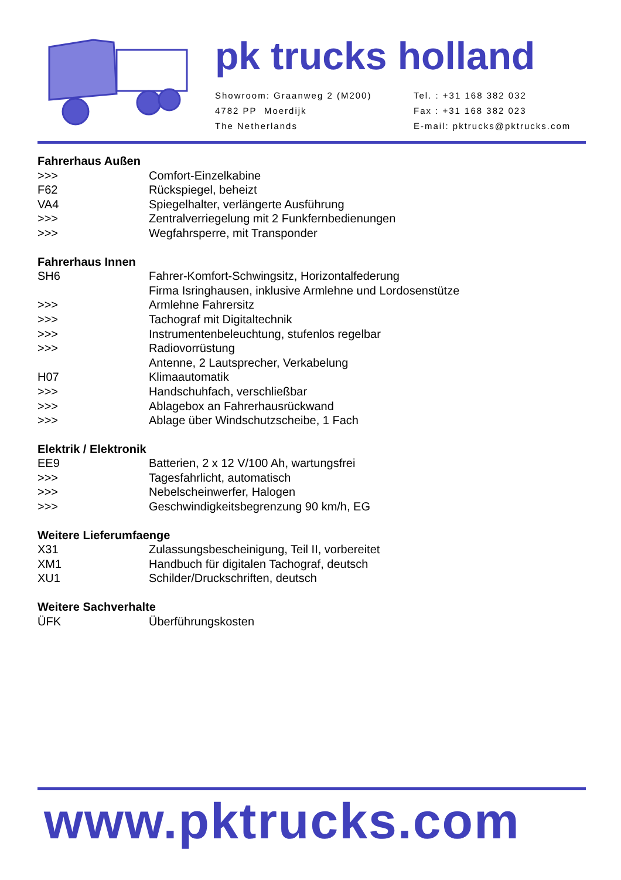pk trucks holland
Showroom: Graanweg 2 (M200)
4782 PP Moerdijk
The Netherlands
Tel. : +31 168 382 032
Fax : +31 168 382 023
E-mail: pktrucks@pktrucks.com
Fahrerhaus Außen
>>> Comfort-Einzelkabine
F62 Rückspiegel, beheizt
VA4 Spiegelhalter, verlängerte Ausführung
>>> Zentralverriegelung mit 2 Funkfernbedienungen
>>> Wegfahrsperre, mit Transponder
Fahrerhaus Innen
SH6 Fahrer-Komfort-Schwingsitz, Horizontalfederung
Firma Isringhausen, inklusive Armlehne und Lordosenstütze
>>> Armlehne Fahrersitz
>>> Tachograf mit Digitaltechnik
>>> Instrumentenbeleuchtung, stufenlos regelbar
>>> Radiovorrüstung
Antenne, 2 Lautsprecher, Verkabelung
H07 Klimaautomatik
>>> Handschuhfach, verschließbar
>>> Ablagebox an Fahrerhausrückwand
>>> Ablage über Windschutzscheibe, 1 Fach
Elektrik / Elektronik
EE9 Batterien, 2 x 12 V/100 Ah, wartungsfrei
>>> Tagesfahrlicht, automatisch
>>> Nebelscheinwerfer, Halogen
>>> Geschwindigkeitsbegrenzung 90 km/h, EG
Weitere Lieferumfaenge
X31 Zulassungsbescheinigung, Teil II, vorbereitet
XM1 Handbuch für digitalen Tachograf, deutsch
XU1 Schilder/Druckschriften, deutsch
Weitere Sachverhalte
ÜFK Überführungskosten
www.pktrucks.com